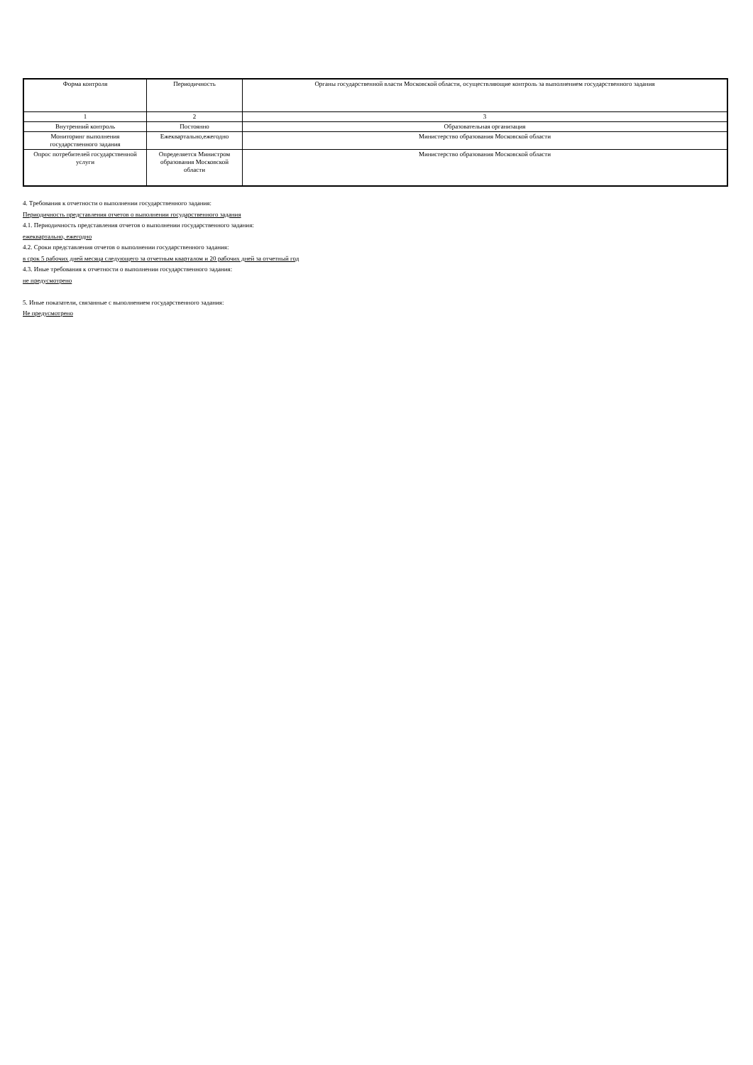| Форма контроля | Периодичность | Органы государственной власти Московской области, осуществляющие контроль за выполнением государственного задания |
| 1 | 2 | 3 |
| Внутренний контроль | Постоянно | Образовательная организация |
| Мониторинг выполнения государственного задания | Ежеквартально,ежегодно | Министерство образования Московской области |
| Опрос потребителей государственной услуги | Определяется Министром образования Московской области | Министерство образования Московской области |
4. Требования к отчетности о выполнении государственного задания:
Периодичность представления отчетов о выполнении государственного задания
4.1. Периодичность представления отчетов о выполнении государственного задания:
ежеквартально, ежегодно
4.2. Сроки представления отчетов о выполнении государственного задания:
в срок 5 рабочих дней месяца следующего за отчетным кварталом и 20 рабочих дней за отчетный год
4.3. Иные требования к отчетности о выполнении государственного задания:
не предусмотрено
5. Иные показатели, связанные с выполнением государственного задания:
Не предусмотрено